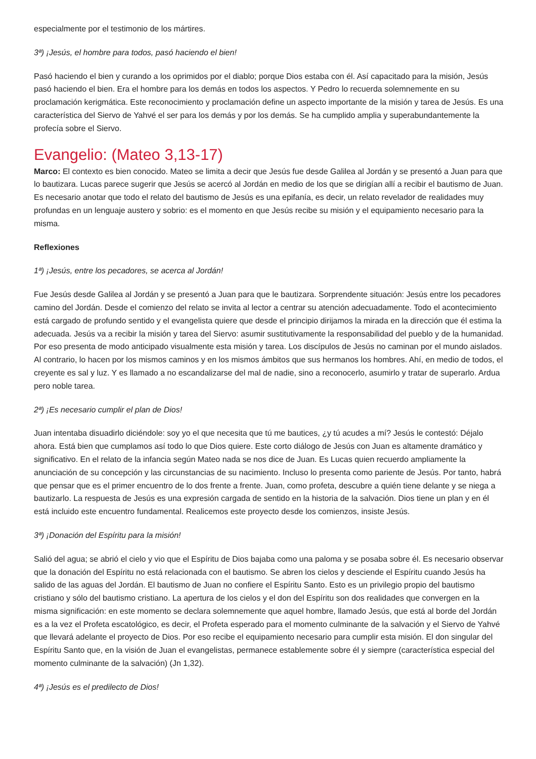especialmente por el testimonio de los mártires.
3ª) ¡Jesús, el hombre para todos, pasó haciendo el bien!
Pasó haciendo el bien y curando a los oprimidos por el diablo; porque Dios estaba con él. Así capacitado para la misión, Jesús pasó haciendo el bien. Era el hombre para los demás en todos los aspectos. Y Pedro lo recuerda solemnemente en su proclamación kerigmática. Este reconocimiento y proclamación define un aspecto importante de la misión y tarea de Jesús. Es una característica del Siervo de Yahvé el ser para los demás y por los demás. Se ha cumplido amplia y superabundantemente la profecía sobre el Siervo.
Evangelio: (Mateo 3,13-17)
Marco: El contexto es bien conocido. Mateo se limita a decir que Jesús fue desde Galilea al Jordán y se presentó a Juan para que lo bautizara. Lucas parece sugerir que Jesús se acercó al Jordán en medio de los que se dirigían allí a recibir el bautismo de Juan. Es necesario anotar que todo el relato del bautismo de Jesús es una epifanía, es decir, un relato revelador de realidades muy profundas en un lenguaje austero y sobrio: es el momento en que Jesús recibe su misión y el equipamiento necesario para la misma.
Reflexiones
1ª) ¡Jesús, entre los pecadores, se acerca al Jordán!
Fue Jesús desde Galilea al Jordán y se presentó a Juan para que le bautizara. Sorprendente situación: Jesús entre los pecadores camino del Jordán. Desde el comienzo del relato se invita al lector a centrar su atención adecuadamente. Todo el acontecimiento está cargado de profundo sentido y el evangelista quiere que desde el principio dirijamos la mirada en la dirección que él estima la adecuada. Jesús va a recibir la misión y tarea del Siervo: asumir sustitutivamente la responsabilidad del pueblo y de la humanidad. Por eso presenta de modo anticipado visualmente esta misión y tarea. Los discípulos de Jesús no caminan por el mundo aislados. Al contrario, lo hacen por los mismos caminos y en los mismos ámbitos que sus hermanos los hombres. Ahí, en medio de todos, el creyente es sal y luz. Y es llamado a no escandalizarse del mal de nadie, sino a reconocerlo, asumirlo y tratar de superarlo. Ardua pero noble tarea.
2ª) ¡Es necesario cumplir el plan de Dios!
Juan intentaba disuadirlo diciéndole: soy yo el que necesita que tú me bautices, ¿y tú acudes a mí? Jesús le contestó: Déjalo ahora. Está bien que cumplamos así todo lo que Dios quiere. Este corto diálogo de Jesús con Juan es altamente dramático y significativo. En el relato de la infancia según Mateo nada se nos dice de Juan. Es Lucas quien recuerdo ampliamente la anunciación de su concepción y las circunstancias de su nacimiento. Incluso lo presenta como pariente de Jesús. Por tanto, habrá que pensar que es el primer encuentro de lo dos frente a frente. Juan, como profeta, descubre a quién tiene delante y se niega a bautizarlo. La respuesta de Jesús es una expresión cargada de sentido en la historia de la salvación. Dios tiene un plan y en él está incluido este encuentro fundamental. Realicemos este proyecto desde los comienzos, insiste Jesús.
3ª) ¡Donación del Espíritu para la misión!
Salió del agua; se abrió el cielo y vio que el Espíritu de Dios bajaba como una paloma y se posaba sobre él. Es necesario observar que la donación del Espíritu no está relacionada con el bautismo. Se abren los cielos y desciende el Espíritu cuando Jesús ha salido de las aguas del Jordán. El bautismo de Juan no confiere el Espíritu Santo. Esto es un privilegio propio del bautismo cristiano y sólo del bautismo cristiano. La apertura de los cielos y el don del Espíritu son dos realidades que convergen en la misma significación: en este momento se declara solemnemente que aquel hombre, llamado Jesús, que está al borde del Jordán es a la vez el Profeta escatológico, es decir, el Profeta esperado para el momento culminante de la salvación y el Siervo de Yahvé que llevará adelante el proyecto de Dios. Por eso recibe el equipamiento necesario para cumplir esta misión. El don singular del Espíritu Santo que, en la visión de Juan el evangelistas, permanece establemente sobre él y siempre (característica especial del momento culminante de la salvación) (Jn 1,32).
4ª) ¡Jesús es el predilecto de Dios!